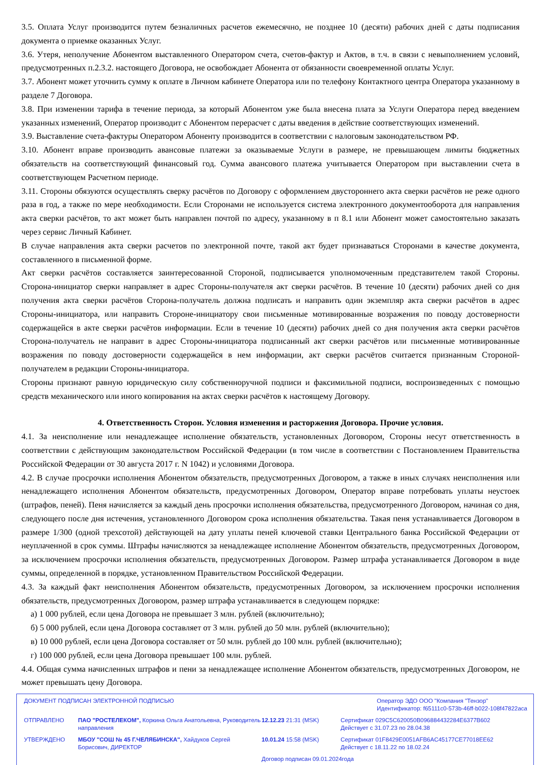3.5. Оплата Услуг производится путем безналичных расчетов ежемесячно, не позднее 10 (десяти) рабочих дней с даты подписания документа о приемке оказанных Услуг.
3.6. Утеря, неполучение Абонентом выставленного Оператором счета, счетов-фактур и Актов, в т.ч. в связи с невыполнением условий, предусмотренных п.2.3.2. настоящего Договора, не освобождает Абонента от обязанности своевременной оплаты Услуг.
3.7. Абонент может уточнить сумму к оплате в Личном кабинете Оператора или по телефону Контактного центра Оператора указанному в разделе 7 Договора.
3.8. При изменении тарифа в течение периода, за который Абонентом уже была внесена плата за Услуги Оператора перед введением указанных изменений, Оператор производит с Абонентом перерасчет с даты введения в действие соответствующих изменений.
3.9. Выставление счета-фактуры Оператором Абоненту производится в соответствии с налоговым законодательством РФ.
3.10. Абонент вправе производить авансовые платежи за оказываемые Услуги в размере, не превышающем лимиты бюджетных обязательств на соответствующий финансовый год. Сумма авансового платежа учитывается Оператором при выставлении счета в соответствующем Расчетном периоде.
3.11. Стороны обязуются осуществлять сверку расчётов по Договору с оформлением двустороннего акта сверки расчётов не реже одного раза в год, а также по мере необходимости. Если Сторонами не используется система электронного документооборота для направления акта сверки расчётов, то акт может быть направлен почтой по адресу, указанному в п 8.1 или Абонент может самостоятельно заказать через сервис Личный Кабинет.
В случае направления акта сверки расчетов по электронной почте, такой акт будет признаваться Сторонами в качестве документа, составленного в письменной форме.
Акт сверки расчётов составляется заинтересованной Стороной, подписывается уполномоченным представителем такой Стороны. Сторона-инициатор сверки направляет в адрес Стороны-получателя акт сверки расчётов. В течение 10 (десяти) рабочих дней со дня получения акта сверки расчётов Сторона-получатель должна подписать и направить один экземпляр акта сверки расчётов в адрес Стороны-инициатора, или направить Стороне-инициатору свои письменные мотивированные возражения по поводу достоверности содержащейся в акте сверки расчётов информации. Если в течение 10 (десяти) рабочих дней со дня получения акта сверки расчётов Сторона-получатель не направит в адрес Стороны-инициатора подписанный акт сверки расчётов или письменные мотивированные возражения по поводу достоверности содержащейся в нем информации, акт сверки расчётов считается признанным Стороной-получателем в редакции Стороны-инициатора.
Стороны признают равную юридическую силу собственноручной подписи и факсимильной подписи, воспроизведенных с помощью средств механического или иного копирования на актах сверки расчётов к настоящему Договору.
4. Ответственность Сторон. Условия изменения и расторжения Договора. Прочие условия.
4.1. За неисполнение или ненадлежащее исполнение обязательств, установленных Договором, Стороны несут ответственность в соответствии с действующим законодательством Российской Федерации (в том числе в соответствии с Постановлением Правительства Российской Федерации от 30 августа 2017 г. N 1042) и условиями Договора.
4.2. В случае просрочки исполнения Абонентом обязательств, предусмотренных Договором, а также в иных случаях неисполнения или ненадлежащего исполнения Абонентом обязательств, предусмотренных Договором, Оператор вправе потребовать уплаты неустоек (штрафов, пеней). Пеня начисляется за каждый день просрочки исполнения обязательства, предусмотренного Договором, начиная со дня, следующего после дня истечения, установленного Договором срока исполнения обязательства. Такая пеня устанавливается Договором в размере 1/300 (одной трехсотой) действующей на дату уплаты пеней ключевой ставки Центрального банка Российской Федерации от неуплаченной в срок суммы. Штрафы начисляются за ненадлежащее исполнение Абонентом обязательств, предусмотренных Договором, за исключением просрочки исполнения обязательств, предусмотренных Договором. Размер штрафа устанавливается Договором в виде суммы, определенной в порядке, установленном Правительством Российской Федерации.
4.3. За каждый факт неисполнения Абонентом обязательств, предусмотренных Договором, за исключением просрочки исполнения обязательств, предусмотренных Договором, размер штрафа устанавливается в следующем порядке:
а) 1 000 рублей, если цена Договора не превышает 3 млн. рублей (включительно);
б) 5 000 рублей, если цена Договора составляет от 3 млн. рублей до 50 млн. рублей (включительно);
в) 10 000 рублей, если цена Договора составляет от 50 млн. рублей до 100 млн. рублей (включительно);
г) 100 000 рублей, если цена Договора превышает 100 млн. рублей.
4.4. Общая сумма начисленных штрафов и пени за ненадлежащее исполнение Абонентом обязательств, предусмотренных Договором, не может превышать цену Договора.
ДОКУМЕНТ ПОДПИСАН ЭЛЕКТРОННОЙ ПОДПИСЬЮ Оператор ЭДО ООО "Компания "Тензор"
Идентификатор: f65111c0-573b-46ff-b022-108f47822aca
ОТПРАВЛЕНО ПАО "РОСТЕЛЕКОМ", Коркина Ольга Анатольевна, Руководитель направления
12.12.23 21:31 (MSK) Сертификат 029C5C620050B096884432284E6377B602
Действует с 31.07.23 по 28.04.38
УТВЕРЖДЕНО МБОУ "СОШ № 45 Г.ЧЕЛЯБИНСКА", Хайдуков Сергей Борисович, ДИРЕКТОР
10.01.24 15:58 (MSK) Сертификат 01F8429E0051AFB6AC45177CE77018EE62
Действует с 18.11.22 по 18.02.24
Договор подписан 09.01.2024года